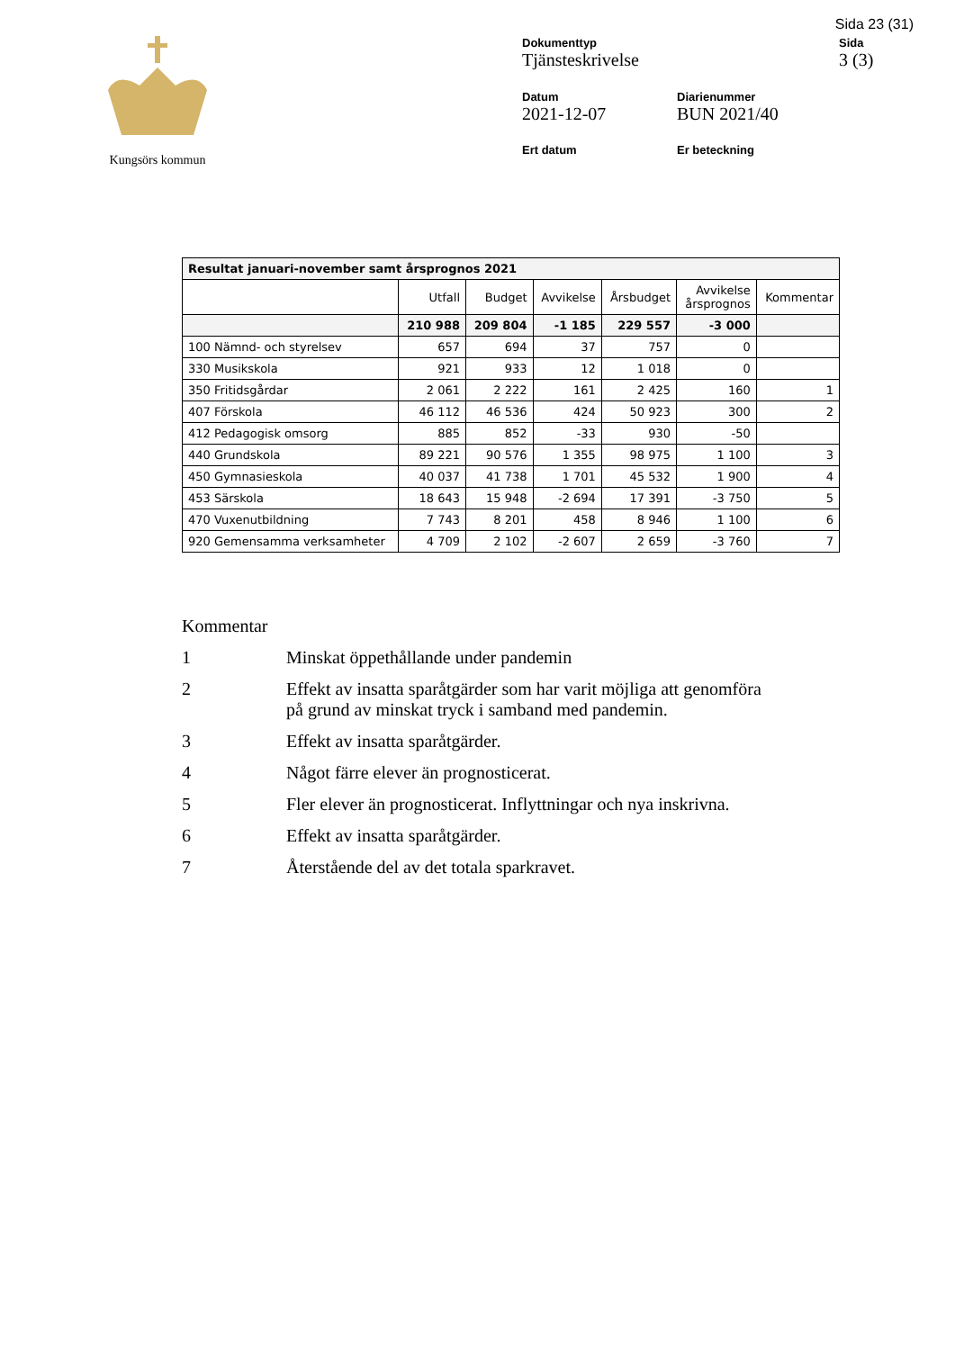Sida 23 (31)
Kungsörs kommun Dokumenttyp
Tjänsteskrivelse
Sida
3 (3)
Datum
2021-12-07
Diarienummer
BUN 2021/40
Ert datum
Er beteckning
| Resultat januari-november samt årsprognos 2021 | | | | | | |
| --- | --- | --- | --- | --- | --- | --- |
| | Utfall | Budget | Avvikelse | Årsbudget | Avvikelse årsprognos | Kommentar |
| | 210 988 | 209 804 | -1 185 | 229 557 | -3 000 | |
| 100 Nämnd- och styrelsev | 657 | 694 | 37 | 757 | 0 | |
| 330 Musikskola | 921 | 933 | 12 | 1 018 | 0 | |
| 350 Fritidsgårdar | 2 061 | 2 222 | 161 | 2 425 | 160 | 1 |
| 407 Förskola | 46 112 | 46 536 | 424 | 50 923 | 300 | 2 |
| 412 Pedagogisk omsorg | 885 | 852 | -33 | 930 | -50 | |
| 440 Grundskola | 89 221 | 90 576 | 1 355 | 98 975 | 1 100 | 3 |
| 450 Gymnasieskola | 40 037 | 41 738 | 1 701 | 45 532 | 1 900 | 4 |
| 453 Särskola | 18 643 | 15 948 | -2 694 | 17 391 | -3 750 | 5 |
| 470 Vuxenutbildning | 7 743 | 8 201 | 458 | 8 946 | 1 100 | 6 |
| 920 Gemensamma verksamheter | 4 709 | 2 102 | -2 607 | 2 659 | -3 760 | 7 |
Kommentar
1 Minskat öppethållande under pandemin
2 Effekt av insatta sparåtgärder som har varit möjliga att genomföra på grund av minskat tryck i samband med pandemin.
3 Effekt av insatta sparåtgärder.
4 Något färre elever än prognosticerat.
5 Fler elever än prognosticerat. Inflyttningar och nya inskrivna.
6 Effekt av insatta sparåtgärder.
7 Återstående del av det totala sparkravet.